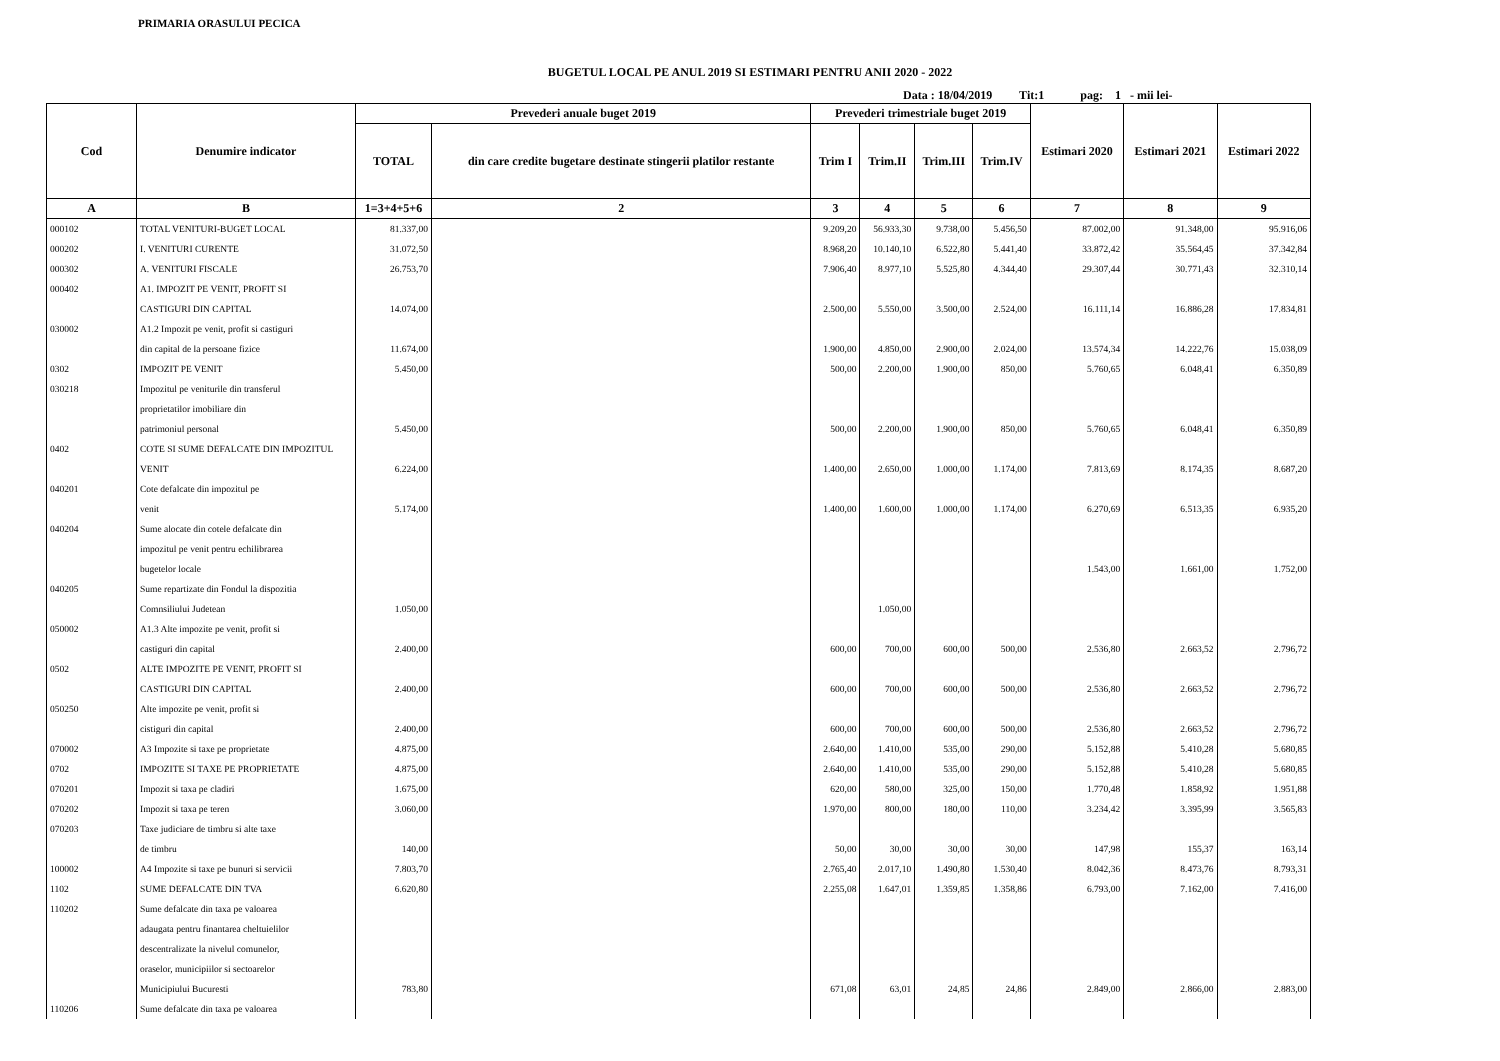PRIMARIA ORASULUI PECICA
BUGETUL LOCAL PE ANUL 2019 SI ESTIMARI PENTRU ANII 2020 - 2022
Data : 18/04/2019 Tit:1 pag: 1 - mii lei-
| Cod | Denumire indicator | Prevederi anuale buget 2019 | | Prevederi trimestriale buget 2019 | | | | Estimari 2020 | Estimari 2021 | Estimari 2022 |
| --- | --- | --- | --- | --- | --- | --- | --- | --- | --- | --- |
| | | TOTAL | din care credite bugetare destinate stingerii platilor restante | Trim I | Trim.II | Trim.III | Trim.IV | | | |
| A | B | 1=3+4+5+6 | 2 | 3 | 4 | 5 | 6 | 7 | 8 | 9 |
| 000102 | TOTAL VENITURI-BUGET LOCAL | 81.337,00 | | 9.209,20 | 56.933,30 | 9.738,00 | 5.456,50 | 87.002,00 | 91.348,00 | 95.916,06 |
| 000202 | I. VENITURI CURENTE | 31.072,50 | | 8.968,20 | 10.140,10 | 6.522,80 | 5.441,40 | 33.872,42 | 35.564,45 | 37.342,84 |
| 000302 | A. VENITURI FISCALE | 26.753,70 | | 7.906,40 | 8.977,10 | 5.525,80 | 4.344,40 | 29.307,44 | 30.771,43 | 32.310,14 |
| 000402 | A1. IMPOZIT PE VENIT, PROFIT SI | | | | | | | | | |
| | CASTIGURI DIN CAPITAL | 14.074,00 | | 2.500,00 | 5.550,00 | 3.500,00 | 2.524,00 | 16.111,14 | 16.886,28 | 17.834,81 |
| 030002 | A1.2 Impozit pe venit, profit si castiguri | | | | | | | | | |
| | din capital de la persoane fizice | 11.674,00 | | 1.900,00 | 4.850,00 | 2.900,00 | 2.024,00 | 13.574,34 | 14.222,76 | 15.038,09 |
| 0302 | IMPOZIT PE VENIT | 5.450,00 | | 500,00 | 2.200,00 | 1.900,00 | 850,00 | 5.760,65 | 6.048,41 | 6.350,89 |
| 030218 | Impozitul pe veniturile din transferul | | | | | | | | | |
| | proprietatilor imobiliare din | | | | | | | | | |
| | patrimoniul personal | 5.450,00 | | 500,00 | 2.200,00 | 1.900,00 | 850,00 | 5.760,65 | 6.048,41 | 6.350,89 |
| 0402 | COTE SI SUME DEFALCATE DIN IMPOZITUL | | | | | | | | | |
| | VENIT | 6.224,00 | | 1.400,00 | 2.650,00 | 1.000,00 | 1.174,00 | 7.813,69 | 8.174,35 | 8.687,20 |
| 040201 | Cote defalcate din impozitul pe | | | | | | | | | |
| | venit | 5.174,00 | | 1.400,00 | 1.600,00 | 1.000,00 | 1.174,00 | 6.270,69 | 6.513,35 | 6.935,20 |
| 040204 | Sume alocate din cotele defalcate din | | | | | | | | | |
| | impozitul pe venit pentru echilibrarea | | | | | | | | | |
| | bugetelor locale | | | | | | | 1.543,00 | 1.661,00 | 1.752,00 |
| 040205 | Sume repartizate din Fondul la dispozitia | | | | | | | | | |
| | Comnsiliului Judetean | 1.050,00 | | | 1.050,00 | | | | | |
| 050002 | A1.3 Alte impozite pe venit, profit si | | | | | | | | | |
| | castiguri din capital | 2.400,00 | | 600,00 | 700,00 | 600,00 | 500,00 | 2.536,80 | 2.663,52 | 2.796,72 |
| 0502 | ALTE IMPOZITE PE VENIT, PROFIT SI | | | | | | | | | |
| | CASTIGURI DIN CAPITAL | 2.400,00 | | 600,00 | 700,00 | 600,00 | 500,00 | 2.536,80 | 2.663,52 | 2.796,72 |
| 050250 | Alte impozite pe venit, profit si | | | | | | | | | |
| | cistiguri din capital | 2.400,00 | | 600,00 | 700,00 | 600,00 | 500,00 | 2.536,80 | 2.663,52 | 2.796,72 |
| 070002 | A3 Impozite si taxe pe proprietate | 4.875,00 | | 2.640,00 | 1.410,00 | 535,00 | 290,00 | 5.152,88 | 5.410,28 | 5.680,85 |
| 0702 | IMPOZITE SI TAXE PE PROPRIETATE | 4.875,00 | | 2.640,00 | 1.410,00 | 535,00 | 290,00 | 5.152,88 | 5.410,28 | 5.680,85 |
| 070201 | Impozit si taxa pe cladiri | 1.675,00 | | 620,00 | 580,00 | 325,00 | 150,00 | 1.770,48 | 1.858,92 | 1.951,88 |
| 070202 | Impozit si taxa pe teren | 3.060,00 | | 1.970,00 | 800,00 | 180,00 | 110,00 | 3.234,42 | 3.395,99 | 3.565,83 |
| 070203 | Taxe judiciare de timbru si alte taxe | | | | | | | | | |
| | de timbru | 140,00 | | 50,00 | 30,00 | 30,00 | 30,00 | 147,98 | 155,37 | 163,14 |
| 100002 | A4 Impozite si taxe pe bunuri si servicii | 7.803,70 | | 2.765,40 | 2.017,10 | 1.490,80 | 1.530,40 | 8.042,36 | 8.473,76 | 8.793,31 |
| 1102 | SUME DEFALCATE DIN TVA | 6.620,80 | | 2.255,08 | 1.647,01 | 1.359,85 | 1.358,86 | 6.793,00 | 7.162,00 | 7.416,00 |
| 110202 | Sume defalcate din taxa pe valoarea | | | | | | | | | |
| | adaugata pentru finantarea cheltuielilor | | | | | | | | | |
| | descentralizate la nivelul comunelor, | | | | | | | | | |
| | oraselor, municipiilor si sectoarelor | | | | | | | | | |
| | Municipiului Bucuresti | 783,80 | | 671,08 | 63,01 | 24,85 | 24,86 | 2.849,00 | 2.866,00 | 2.883,00 |
| 110206 | Sume defalcate din taxa pe valoarea | | | | | | | | | |